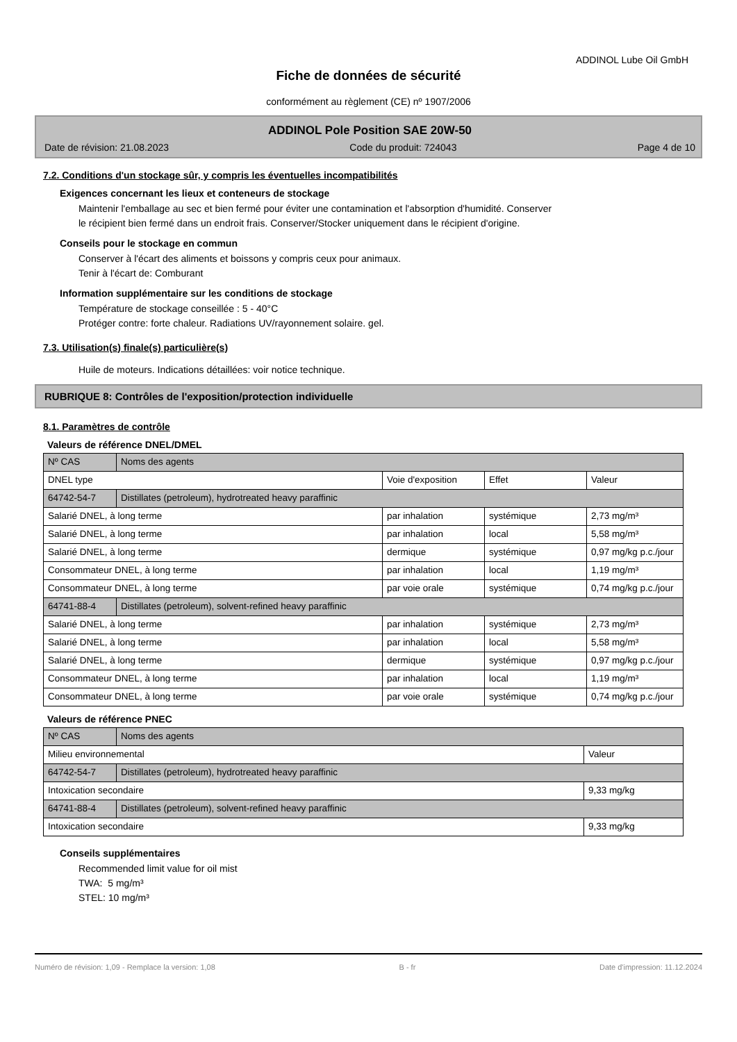ADDINOL Lube Oil GmbH
Fiche de données de sécurité
conformément au règlement (CE) nº 1907/2006
ADDINOL Pole Position SAE 20W-50
Date de révision: 21.08.2023 Code du produit: 724043 Page 4 de 10
7.2. Conditions d'un stockage sûr, y compris les éventuelles incompatibilités
Exigences concernant les lieux et conteneurs de stockage
Maintenir l'emballage au sec et bien fermé pour éviter une contamination et l'absorption d'humidité. Conserver
le récipient bien fermé dans un endroit frais. Conserver/Stocker uniquement dans le récipient d'origine.
Conseils pour le stockage en commun
Conserver à l'écart des aliments et boissons y compris ceux pour animaux.
Tenir à l'écart de: Comburant
Information supplémentaire sur les conditions de stockage
Température de stockage conseillée : 5 - 40°C
Protéger contre: forte chaleur. Radiations UV/rayonnement solaire. gel.
7.3. Utilisation(s) finale(s) particulière(s)
Huile de moteurs. Indications détaillées: voir notice technique.
RUBRIQUE 8: Contrôles de l'exposition/protection individuelle
8.1. Paramètres de contrôle
Valeurs de référence DNEL/DMEL
| Nº CAS | Noms des agents | | | |
| DNEL type | | Voie d'exposition | Effet | Valeur |
| 64742-54-7 | Distillates (petroleum), hydrotreated heavy paraffinic | | | |
| Salarié DNEL, à long terme | | par inhalation | systémique | 2,73 mg/m³ |
| Salarié DNEL, à long terme | | par inhalation | local | 5,58 mg/m³ |
| Salarié DNEL, à long terme | | dermique | systémique | 0,97 mg/kg p.c./jour |
| Consommateur DNEL, à long terme | | par inhalation | local | 1,19 mg/m³ |
| Consommateur DNEL, à long terme | | par voie orale | systémique | 0,74 mg/kg p.c./jour |
| 64741-88-4 | Distillates (petroleum), solvent-refined heavy paraffinic | | | |
| Salarié DNEL, à long terme | | par inhalation | systémique | 2,73 mg/m³ |
| Salarié DNEL, à long terme | | par inhalation | local | 5,58 mg/m³ |
| Salarié DNEL, à long terme | | dermique | systémique | 0,97 mg/kg p.c./jour |
| Consommateur DNEL, à long terme | | par inhalation | local | 1,19 mg/m³ |
| Consommateur DNEL, à long terme | | par voie orale | systémique | 0,74 mg/kg p.c./jour |
Valeurs de référence PNEC
| Nº CAS | Noms des agents | |
| Milieu environnemental | | Valeur |
| 64742-54-7 | Distillates (petroleum), hydrotreated heavy paraffinic | |
| Intoxication secondaire | | 9,33 mg/kg |
| 64741-88-4 | Distillates (petroleum), solvent-refined heavy paraffinic | |
| Intoxication secondaire | | 9,33 mg/kg |
Conseils supplémentaires
Recommended limit value for oil mist
TWA: 5 mg/m³
STEL: 10 mg/m³
Numéro de révision: 1,09 - Remplace la version: 1,08 B - fr Date d'impression: 11.12.2024